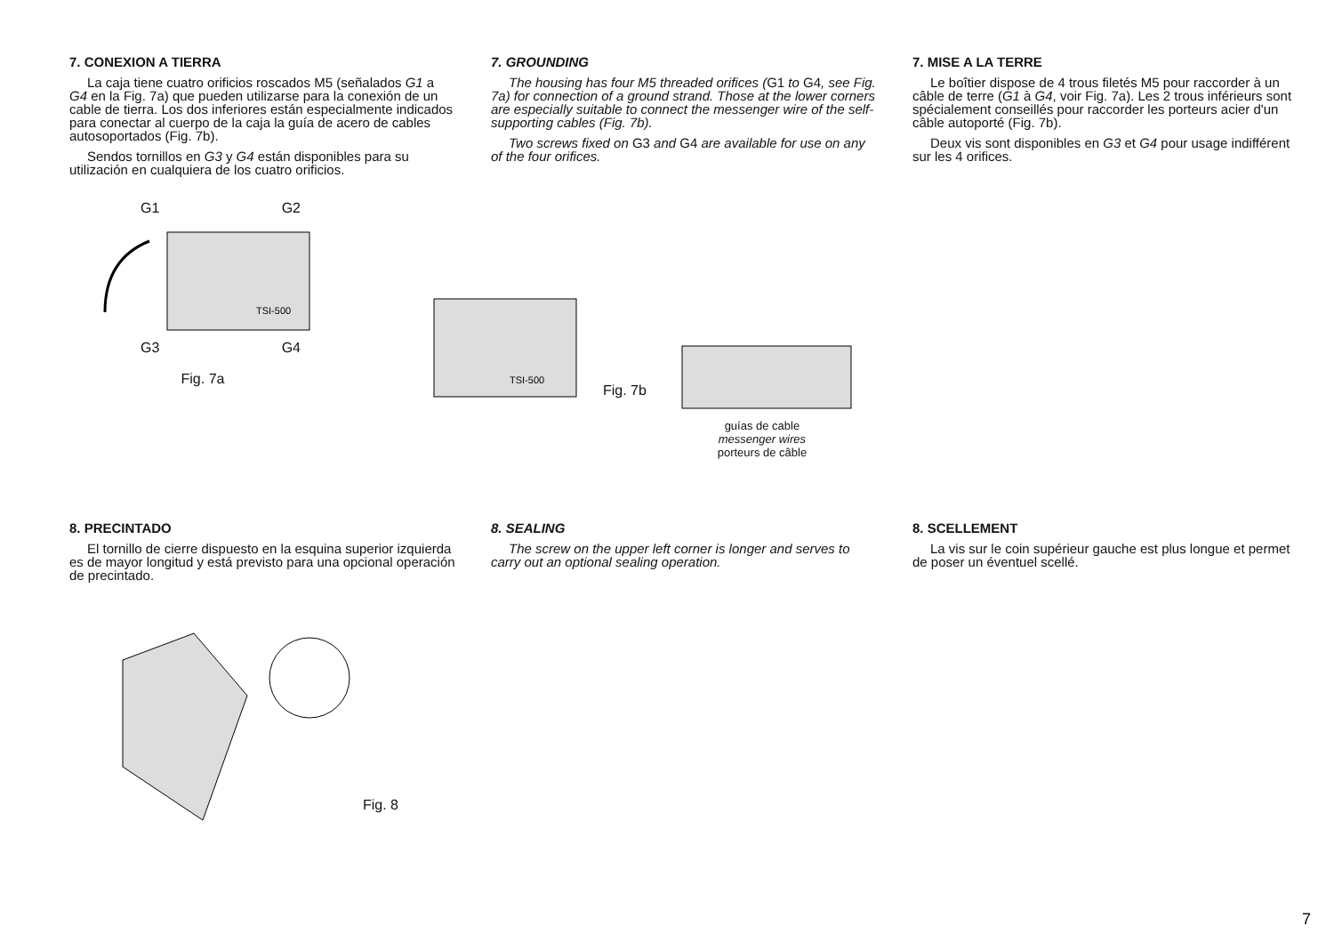7. CONEXION A TIERRA
La caja tiene cuatro orificios roscados M5 (señalados G1 a G4 en la Fig. 7a) que pueden utilizarse para la conexión de un cable de tierra. Los dos inferiores están especialmente indicados para conectar al cuerpo de la caja la guía de acero de cables autosoportados (Fig. 7b).
Sendos tornillos en G3 y G4 están disponibles para su utilización en cualquiera de los cuatro orificios.
7. GROUNDING
The housing has four M5 threaded orifices (G1 to G4, see Fig. 7a) for connection of a ground strand. Those at the lower corners are especially suitable to connect the messenger wire of the self-supporting cables (Fig. 7b).
Two screws fixed on G3 and G4 are available for use on any of the four orifices.
7. MISE A LA TERRE
Le boîtier dispose de 4 trous filetés M5 pour raccorder à un câble de terre (G1 à G4, voir Fig. 7a). Les 2 trous inférieurs sont spécialement conseillés pour raccorder les porteurs acier d'un câble autoporté (Fig. 7b).
Deux vis sont disponibles en G3 et G4 pour usage indifférent sur les 4 orifices.
G1 G2
TSI-500
G3 G4
Fig. 7a
TSI-500
Fig. 7b
guías de cable
messenger wires
porteurs de câble
8. PRECINTADO
El tornillo de cierre dispuesto en la esquina superior izquierda es de mayor longitud y está previsto para una opcional operación de precintado.
8. SEALING
The screw on the upper left corner is longer and serves to carry out an optional sealing operation.
8. SCELLEMENT
La vis sur le coin supérieur gauche est plus longue et permet de poser un éventuel scellé.
Fig. 8
7